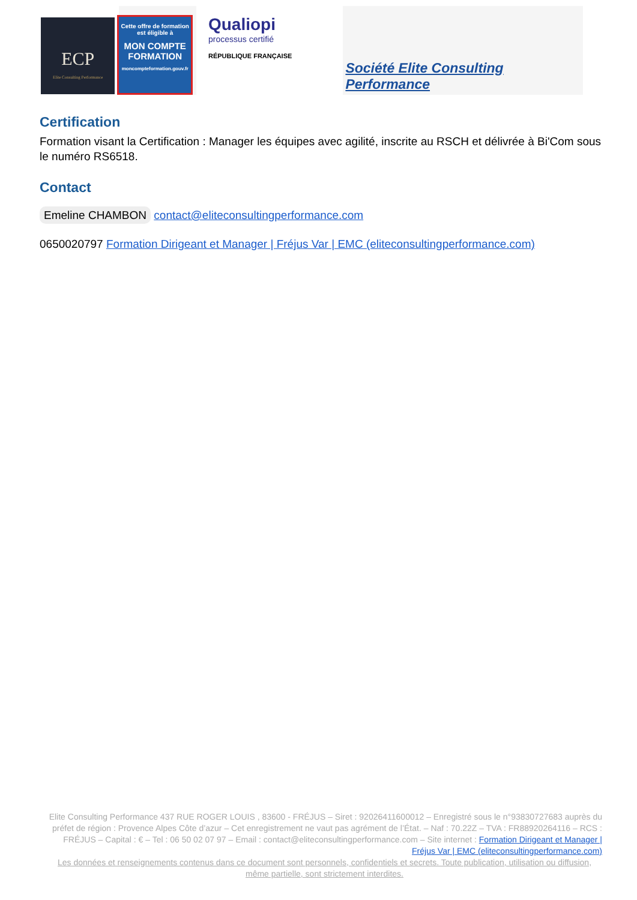ECP
Elite Consulting Performance
Cette offre de formation est éligible à
MON COMPTE FORMATION
moncompteformation.gouv.fr
Qualiopi
processus certifié
RÉPUBLIQUE FRANÇAISE
Société Elite Consulting Performance
Certification
Formation visant la Certification : Manager les équipes avec agilité, inscrite au RSCH et délivrée à Bi'Com sous le numéro RS6518.
Contact
Emeline CHAMBON contact@eliteconsultingperformance.com
0650020797 Formation Dirigeant et Manager | Fréjus Var | EMC (eliteconsultingperformance.com)
Elite Consulting Performance 437 RUE ROGER LOUIS , 83600 - FRÉJUS – Siret : 92026411600012 – Enregistré sous le n°93830727683 auprès du préfet de région : Provence Alpes Côte d’azur – Cet enregistrement ne vaut pas agrément de l’État. – Naf : 70.22Z – TVA : FR88920264116 – RCS : FRÉJUS – Capital : € – Tel : 06 50 02 07 97 – Email : contact@eliteconsultingperformance.com – Site internet : Formation Dirigeant et Manager | Fréjus Var | EMC (eliteconsultingperformance.com)
Les données et renseignements contenus dans ce document sont personnels, confidentiels et secrets. Toute publication, utilisation ou diffusion, même partielle, sont strictement interdites.